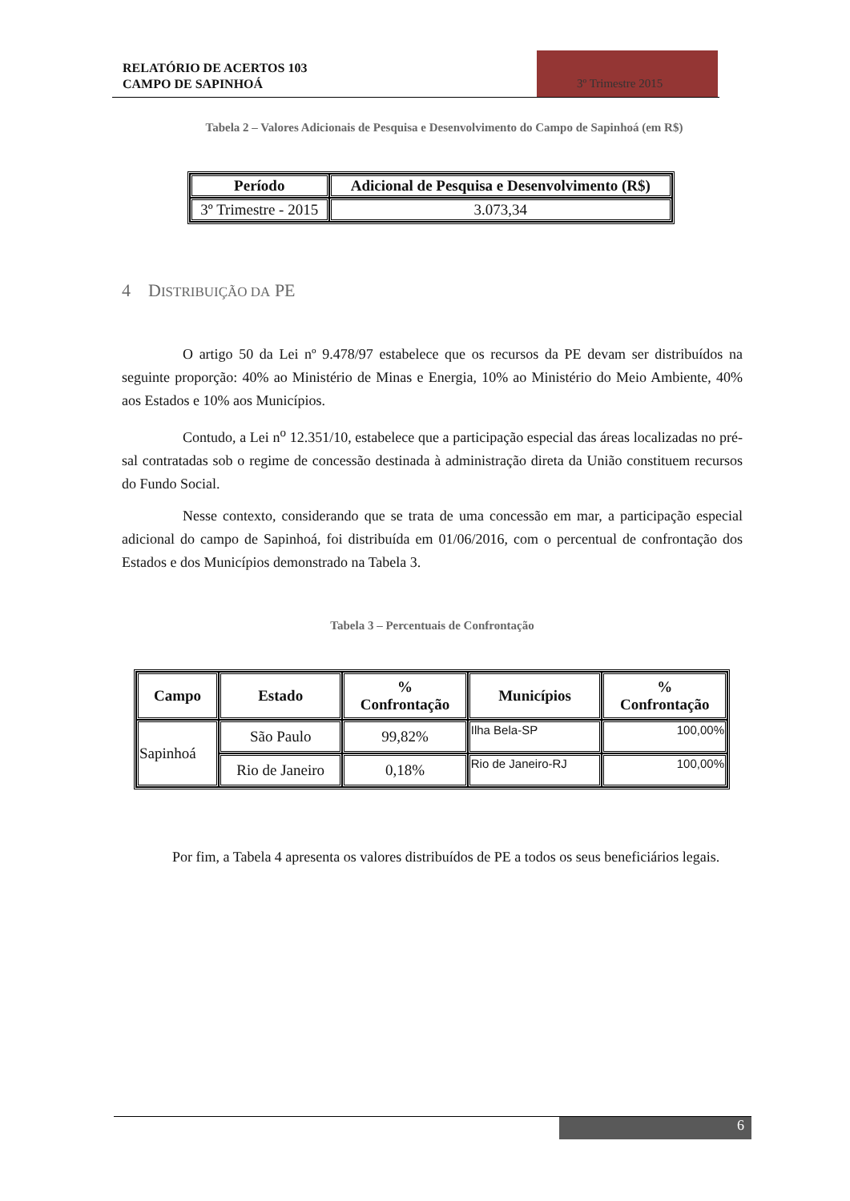RELATÓRIO DE ACERTOS 103
CAMPO DE SAPINHOÁ
3º Trimestre 2015
Tabela 2 – Valores Adicionais de Pesquisa e Desenvolvimento do Campo de Sapinhoá (em R$)
| Período | Adicional de Pesquisa e Desenvolvimento (R$) |
| --- | --- |
| 3º Trimestre - 2015 | 3.073,34 |
4 DISTRIBUIÇÃO DA PE
O artigo 50 da Lei nº 9.478/97 estabelece que os recursos da PE devam ser distribuídos na seguinte proporção: 40% ao Ministério de Minas e Energia, 10% ao Ministério do Meio Ambiente, 40% aos Estados e 10% aos Municípios.
Contudo, a Lei n<sup>o</sup> 12.351/10, estabelece que a participação especial das áreas localizadas no pré-sal contratadas sob o regime de concessão destinada à administração direta da União constituem recursos do Fundo Social.
Nesse contexto, considerando que se trata de uma concessão em mar, a participação especial adicional do campo de Sapinhoá, foi distribuída em 01/06/2016, com o percentual de confrontação dos Estados e dos Municípios demonstrado na Tabela 3.
Tabela 3 – Percentuais de Confrontação
| Campo | Estado | % Confrontação | Municípios | % Confrontação |
| --- | --- | --- | --- | --- |
| Sapinhoá | São Paulo | 99,82% | Ilha Bela-SP | 100,00% |
| | Rio de Janeiro | 0,18% | Rio de Janeiro-RJ | 100,00% |
Por fim, a Tabela 4 apresenta os valores distribuídos de PE a todos os seus beneficiários legais.
6